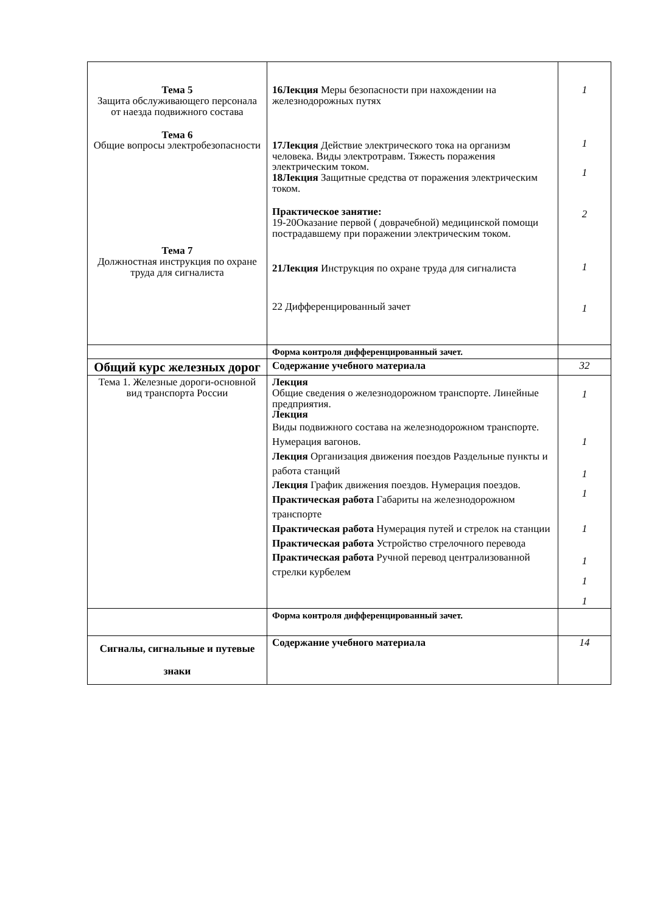| Тема 5 Защита обслуживающего персонала от наезда подвижного состава Тема 6 Общие вопросы электробезопасности Тема 7 Должностная инструкция по охране труда для сигналиста | 16Лекция Меры безопасности при нахождении на железнодорожных путях 17Лекция Действие электрического тока на организм человека. Виды электротравм. Тяжесть поражения электрическим током. 18Лекция Защитные средства от поражения электрическим током. Практическое занятие: 19-20Оказание первой ( доврачебной) медицинской помощи пострадавшему при поражении электрическим током. 21Лекция Инструкция по охране труда для сигналиста 22 Дифференцированный зачет | 1 1 1 2 1 1 |
| | Форма контроля дифференцированный зачет. | |
| Общий курс железных дорог | Содержание учебного материала | 32 |
| Тема 1. Железные дороги-основной вид транспорта России | Лекция Общие сведения о железнодорожном транспорте. Линейные предприятия. Лекция Виды подвижного состава на железнодорожном транспорте. Нумерация вагонов. Лекция Организация движения поездов Раздельные пункты и работа станций Лекция График движения поездов. Нумерация поездов. Практическая работа Габариты на железнодорожном транспорте Практическая работа Нумерация путей и стрелок на станции Практическая работа Устройство стрелочного перевода Практическая работа Ручной перевод централизованной стрелки курбелем | 1 1 1 1 1 1 1 1 |
| | Форма контроля дифференцированный зачет. | |
| Сигналы, сигнальные и путевые знаки | Содержание учебного материала | 14 |